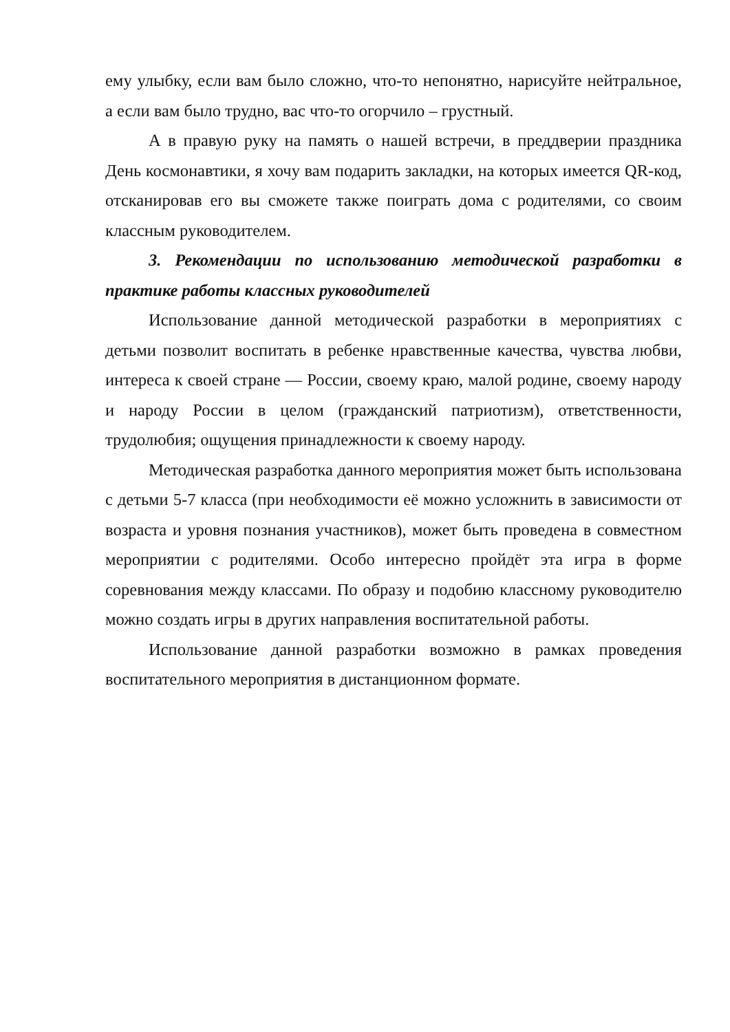ему улыбку, если вам было сложно, что-то непонятно, нарисуйте нейтральное, а если вам было трудно, вас что-то огорчило – грустный.
А в правую руку на память о нашей встречи, в преддверии праздника День космонавтики, я хочу вам подарить закладки, на которых имеется QR-код, отсканировав его вы сможете также поиграть дома с родителями, со своим классным руководителем.
3. Рекомендации по использованию методической разработки в практике работы классных руководителей
Использование данной методической разработки в мероприятиях с детьми позволит воспитать в ребенке нравственные качества, чувства любви, интереса к своей стране — России, своему краю, малой родине, своему народу и народу России в целом (гражданский патриотизм), ответственности, трудолюбия; ощущения принадлежности к своему народу.
Методическая разработка данного мероприятия может быть использована с детьми 5-7 класса (при необходимости её можно усложнить в зависимости от возраста и уровня познания участников), может быть проведена в совместном мероприятии с родителями. Особо интересно пройдёт эта игра в форме соревнования между классами. По образу и подобию классному руководителю можно создать игры в других направления воспитательной работы.
Использование данной разработки возможно в рамках проведения воспитательного мероприятия в дистанционном формате.